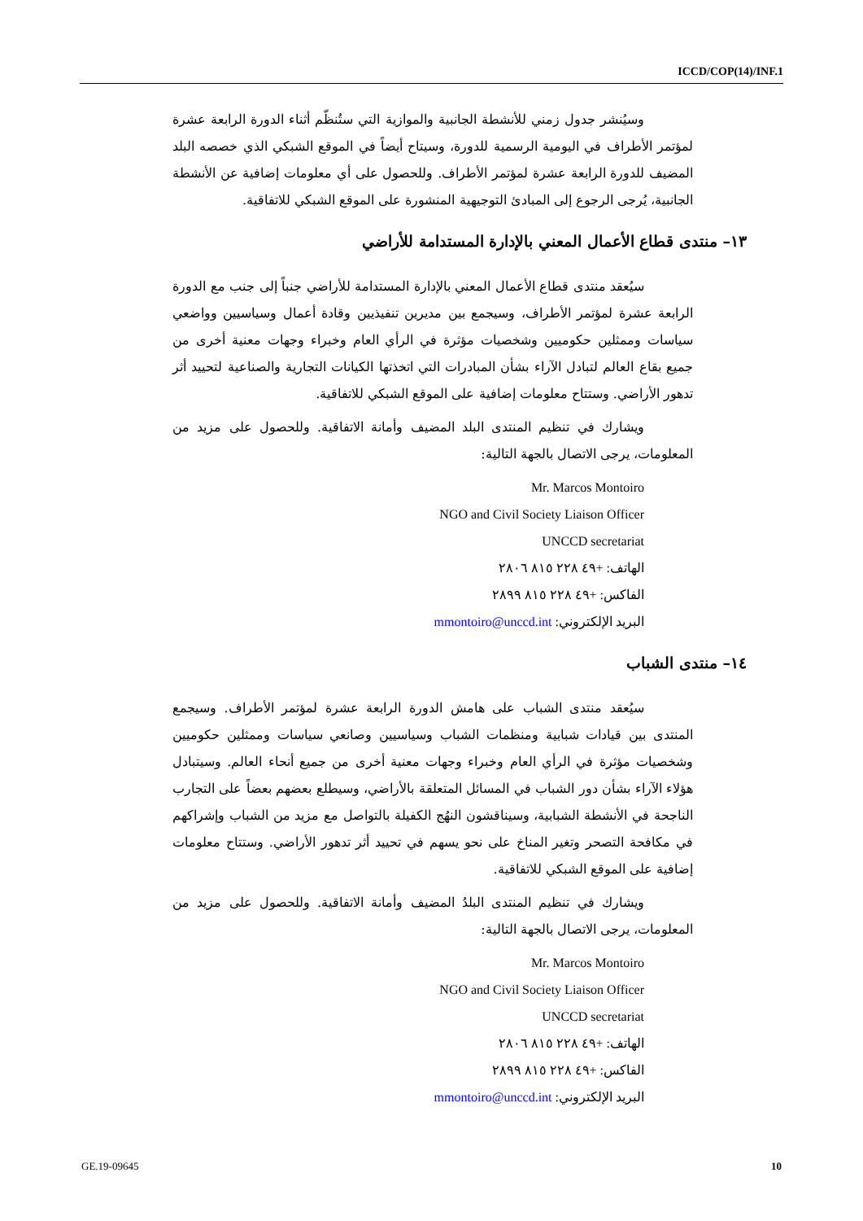ICCD/COP(14)/INF.1
وسيُنشر جدول زمني للأنشطة الجانبية والموازية التي ستُنظّم أثناء الدورة الرابعة عشرة لمؤتمر الأطراف في اليومية الرسمية للدورة، وسيتاح أيضاً في الموقع الشبكي الذي خصصه البلد المضيف للدورة الرابعة عشرة لمؤتمر الأطراف. وللحصول على أي معلومات إضافية عن الأنشطة الجانبية، يُرجى الرجوع إلى المبادئ التوجيهية المنشورة على الموقع الشبكي للاتفاقية.
١٣– منتدى قطاع الأعمال المعني بالإدارة المستدامة للأراضي
سيُعقد منتدى قطاع الأعمال المعني بالإدارة المستدامة للأراضي جنباً إلى جنب مع الدورة الرابعة عشرة لمؤتمر الأطراف، وسيجمع بين مديرين تنفيذيين وقادة أعمال وسياسيين وواضعي سياسات وممثلين حكوميين وشخصيات مؤثرة في الرأي العام وخبراء وجهات معنية أخرى من جميع بقاع العالم لتبادل الآراء بشأن المبادرات التي اتخذتها الكيانات التجارية والصناعية لتحييد أثر تدهور الأراضي. وستتاح معلومات إضافية على الموقع الشبكي للاتفاقية.
ويشارك في تنظيم المنتدى البلد المضيف وأمانة الاتفاقية. وللحصول على مزيد من المعلومات، يرجى الاتصال بالجهة التالية:
Mr. Marcos Montoiro
NGO and Civil Society Liaison Officer
UNCCD secretariat
الهاتف: +٤٩ ٢٢٨ ٨١٥ ٢٨٠٦
الفاكس: +٤٩ ٢٢٨ ٨١٥ ٢٨٩٩
البريد الإلكتروني: mmontoiro@unccd.int
١٤– منتدى الشباب
سيُعقد منتدى الشباب على هامش الدورة الرابعة عشرة لمؤتمر الأطراف. وسيجمع المنتدى بين قيادات شبابية ومنظمات الشباب وسياسيين وصانعي سياسات وممثلين حكوميين وشخصيات مؤثرة في الرأي العام وخبراء وجهات معنية أخرى من جميع أنحاء العالم. وسيتبادل هؤلاء الآراء بشأن دور الشباب في المسائل المتعلقة بالأراضي، وسيطلع بعضهم بعضاً على التجارب الناجحة في الأنشطة الشبابية، وسيناقشون النهُج الكفيلة بالتواصل مع مزيد من الشباب وإشراكهم في مكافحة التصحر وتغير المناخ على نحو يسهم في تحييد أثر تدهور الأراضي. وستتاح معلومات إضافية على الموقع الشبكي للاتفاقية.
ويشارك في تنظيم المنتدى البلدُ المضيف وأمانة الاتفاقية. وللحصول على مزيد من المعلومات، يرجى الاتصال بالجهة التالية:
Mr. Marcos Montoiro
NGO and Civil Society Liaison Officer
UNCCD secretariat
الهاتف: +٤٩ ٢٢٨ ٨١٥ ٢٨٠٦
الفاكس: +٤٩ ٢٢٨ ٨١٥ ٢٨٩٩
البريد الإلكتروني: mmontoiro@unccd.int
GE.19-09645 10